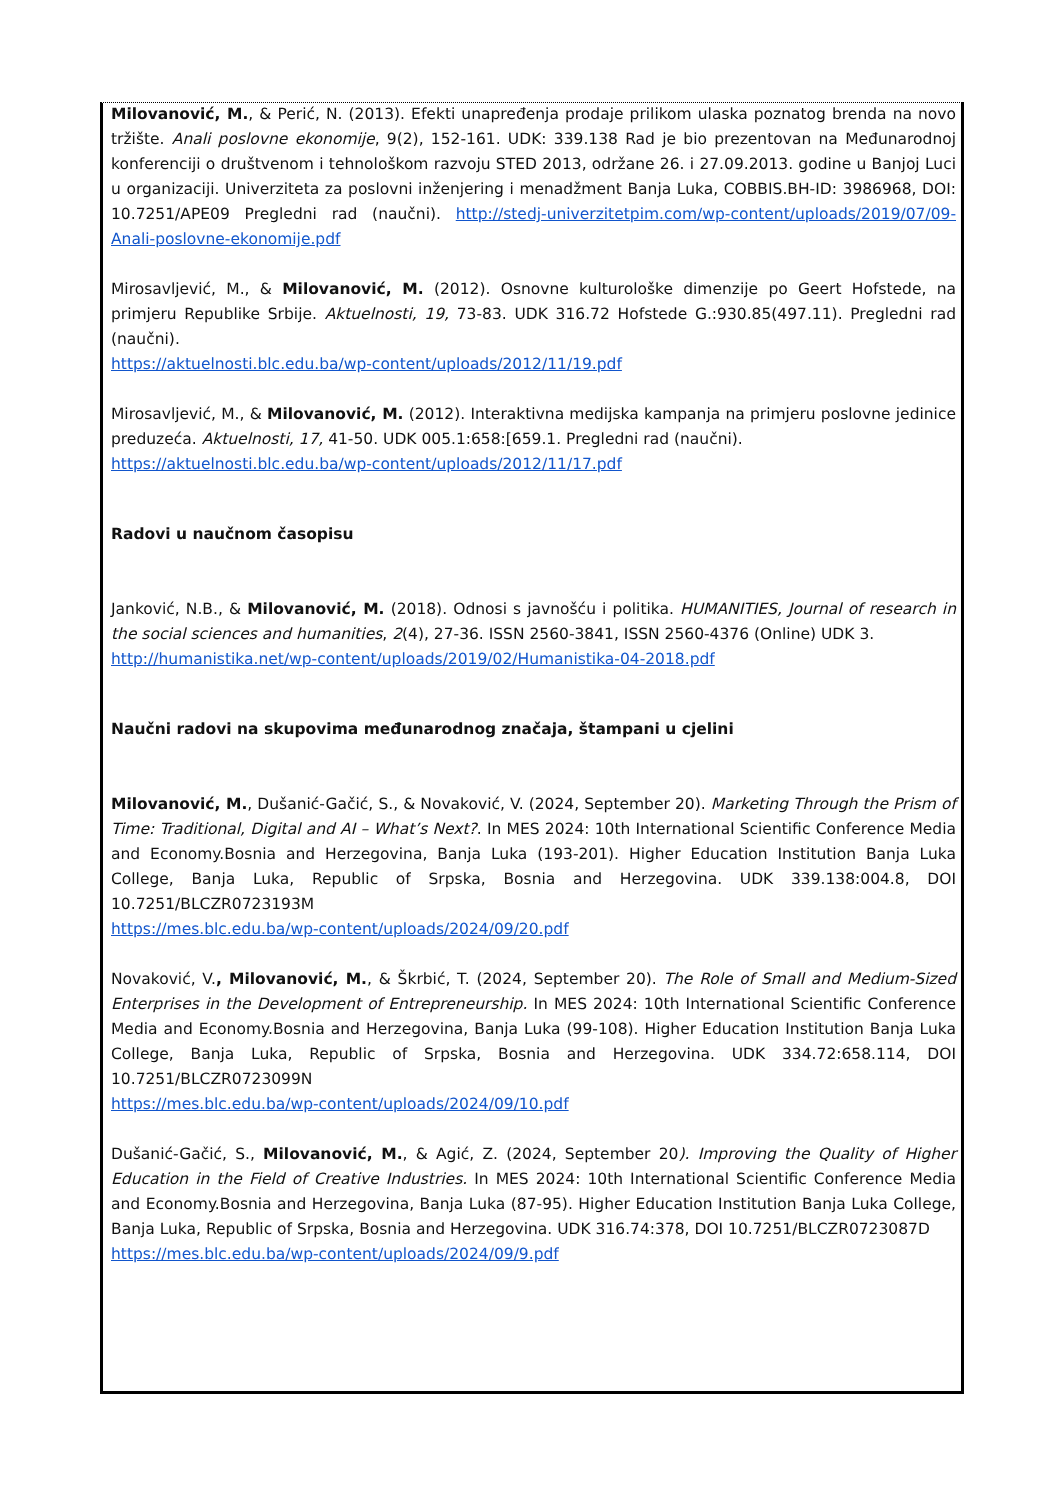Milovanović, M., & Perić, N. (2013). Efekti unapređenja prodaje prilikom ulaska poznatog brenda na novo tržište. Anali poslovne ekonomije, 9(2), 152-161. UDK: 339.138 Rad je bio prezentovan na Međunarodnoj konferenciji o društvenom i tehnološkom razvoju STED 2013, održane 26. i 27.09.2013. godine u Banjoj Luci u organizaciji. Univerziteta za poslovni inženjering i menadžment Banja Luka, COBBIS.BH-ID: 3986968, DOI: 10.7251/APE09 Pregledni rad (naučni). http://stedj-univerzitetpim.com/wp-content/uploads/2019/07/09-Anali-poslovne-ekonomije.pdf
Mirosavljević, M., & Milovanović, M. (2012). Osnovne kulturološke dimenzije po Geert Hofstede, na primjeru Republike Srbije. Aktuelnosti, 19, 73-83. UDK 316.72 Hofstede G.:930.85(497.11). Pregledni rad (naučni).
https://aktuelnosti.blc.edu.ba/wp-content/uploads/2012/11/19.pdf
Mirosavljević, M., & Milovanović, M. (2012). Interaktivna medijska kampanja na primjeru poslovne jedinice preduzeća. Aktuelnosti, 17, 41-50. UDK 005.1:658:[659.1. Pregledni rad (naučni).
https://aktuelnosti.blc.edu.ba/wp-content/uploads/2012/11/17.pdf
Radovi u naučnom časopisu
Janković, N.B., & Milovanović, M. (2018). Odnosi s javnošću i politika. HUMANITIES, Journal of research in the social sciences and humanities, 2(4), 27-36. ISSN 2560-3841, ISSN 2560-4376 (Online) UDK 3.
http://humanistika.net/wp-content/uploads/2019/02/Humanistika-04-2018.pdf
Naučni radovi na skupovima međunarodnog značaja, štampani u cjelini
Milovanović, M., Dušanić-Gačić, S., & Novaković, V. (2024, September 20). Marketing Through the Prism of Time: Traditional, Digital and AI – What’s Next?. In MES 2024: 10th International Scientific Conference Media and Economy.Bosnia and Herzegovina, Banja Luka (193-201). Higher Education Institution Banja Luka College, Banja Luka, Republic of Srpska, Bosnia and Herzegovina. UDK 339.138:004.8, DOI 10.7251/BLCZR0723193M
https://mes.blc.edu.ba/wp-content/uploads/2024/09/20.pdf
Novaković, V., Milovanović, M., & Škrbić, T. (2024, September 20). The Role of Small and Medium-Sized Enterprises in the Development of Entrepreneurship. In MES 2024: 10th International Scientific Conference Media and Economy.Bosnia and Herzegovina, Banja Luka (99-108). Higher Education Institution Banja Luka College, Banja Luka, Republic of Srpska, Bosnia and Herzegovina. UDK 334.72:658.114, DOI 10.7251/BLCZR0723099N
https://mes.blc.edu.ba/wp-content/uploads/2024/09/10.pdf
Dušanić-Gačić, S., Milovanović, M., & Agić, Z. (2024, September 20). Improving the Quality of Higher Education in the Field of Creative Industries. In MES 2024: 10th International Scientific Conference Media and Economy.Bosnia and Herzegovina, Banja Luka (87-95). Higher Education Institution Banja Luka College, Banja Luka, Republic of Srpska, Bosnia and Herzegovina. UDK 316.74:378, DOI 10.7251/BLCZR0723087D
https://mes.blc.edu.ba/wp-content/uploads/2024/09/9.pdf